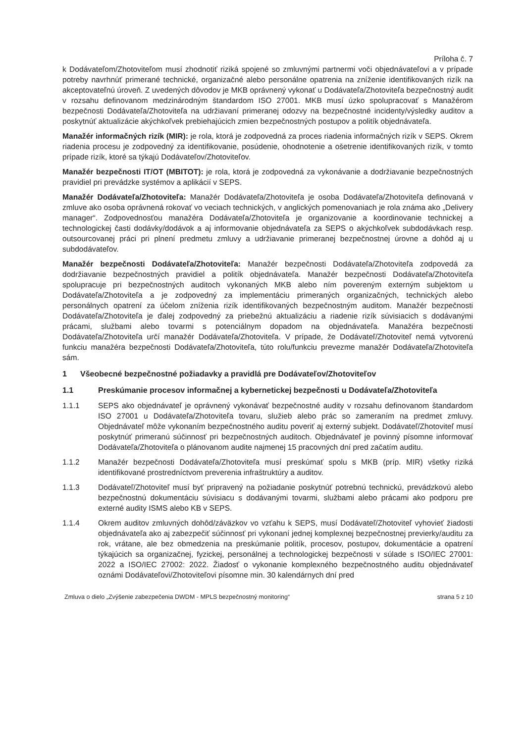Príloha č. 7
k Dodávateľom/Zhotoviteľom musí zhodnotiť riziká spojené so zmluvnými partnermi voči objednávateľovi a v prípade potreby navrhnúť primerané technické, organizačné alebo personálne opatrenia na zníženie identifikovaných rizík na akceptovateľnú úroveň. Z uvedených dôvodov je MKB oprávnený vykonať u Dodávateľa/Zhotoviteľa bezpečnostný audit v rozsahu definovanom medzinárodným štandardom ISO 27001. MKB musí úzko spolupracovať s Manažérom bezpečnosti Dodávateľa/Zhotoviteľa na udržiavaní primeranej odozvy na bezpečnostné incidenty/výsledky auditov a poskytnúť aktualizácie akýchkoľvek prebiehajúcich zmien bezpečnostných postupov a politík objednávateľa.
Manažér informačných rizík (MIR): je rola, ktorá je zodpovedná za proces riadenia informačných rizík v SEPS. Okrem riadenia procesu je zodpovedný za identifikovanie, posúdenie, ohodnotenie a ošetrenie identifikovaných rizík, v tomto prípade rizík, ktoré sa týkajú Dodávateľov/Zhotoviteľov.
Manažér bezpečnosti IT/OT (MBITOT): je rola, ktorá je zodpovedná za vykonávanie a dodržiavanie bezpečnostných pravidiel pri prevádzke systémov a aplikácií v SEPS.
Manažér Dodávateľa/Zhotoviteľa: Manažér Dodávateľa/Zhotoviteľa je osoba Dodávateľa/Zhotoviteľa definovaná v zmluve ako osoba oprávnená rokovať vo veciach technických, v anglických pomenovaniach je rola známa ako „Delivery manager“. Zodpovednosťou manažéra Dodávateľa/Zhotoviteľa je organizovanie a koordinovanie technickej a technologickej časti dodávky/dodávok a aj informovanie objednávateľa za SEPS o akýchkoľvek subdodávkach resp. outsourcovanej práci pri plnení predmetu zmluvy a udržiavanie primeranej bezpečnostnej úrovne a dohôd aj u subdodávateľov.
Manažér bezpečnosti Dodávateľa/Zhotoviteľa: Manažér bezpečnosti Dodávateľa/Zhotoviteľa zodpovedá za dodržiavanie bezpečnostných pravidiel a politík objednávateľa. Manažér bezpečnosti Dodávateľa/Zhotoviteľa spolupracuje pri bezpečnostných auditoch vykonaných MKB alebo ním povereným externým subjektom u Dodávateľa/Zhotoviteľa a je zodpovedný za implementáciu primeraných organizačných, technických alebo personálnych opatrení za účelom zníženia rizík identifikovaných bezpečnostným auditom. Manažér bezpečnosti Dodávateľa/Zhotoviteľa je ďalej zodpovedný za priebežnú aktualizáciu a riadenie rizík súvisiacich s dodávanými prácami, službami alebo tovarmi s potenciálnym dopadom na objednávateľa. Manažéra bezpečnosti Dodávateľa/Zhotoviteľa určí manažér Dodávateľa/Zhotoviteľa. V prípade, že Dodávateľ/Zhotoviteľ nemá vytvorenú funkciu manažéra bezpečnosti Dodávateľa/Zhotoviteľa, túto rolu/funkciu prevezme manažér Dodávateľa/Zhotoviteľa sám.
1 Všeobecné bezpečnostné požiadavky a pravidlá pre Dodávateľov/Zhotoviteľov
1.1 Preskúmanie procesov informačnej a kybernetickej bezpečnosti u Dodávateľa/Zhotoviteľa
1.1.1 SEPS ako objednávateľ je oprávnený vykonávať bezpečnostné audity v rozsahu definovanom štandardom ISO 27001 u Dodávateľa/Zhotoviteľa tovaru, služieb alebo prác so zameraním na predmet zmluvy. Objednávateľ môže vykonaním bezpečnostného auditu poveriť aj externý subjekt. Dodávateľ/Zhotoviteľ musí poskytnúť primeranú súčinnosť pri bezpečnostných auditoch. Objednávateľ je povinný písomne informovať Dodávateľa/Zhotoviteľa o plánovanom audite najmenej 15 pracovných dní pred začatím auditu.
1.1.2 Manažér bezpečnosti Dodávateľa/Zhotoviteľa musí preskúmať spolu s MKB (príp. MIR) všetky riziká identifikované prostredníctvom preverenia infraštruktúry a auditov.
1.1.3 Dodávateľ/Zhotoviteľ musí byť pripravený na požiadanie poskytnúť potrebnú technickú, prevádzkovú alebo bezpečnostnú dokumentáciu súvisiacu s dodávanými tovarmi, službami alebo prácami ako podporu pre externé audity ISMS alebo KB v SEPS.
1.1.4 Okrem auditov zmluvných dohôd/záväzkov vo vzťahu k SEPS, musí Dodávateľ/Zhotoviteľ vyhovieť žiadosti objednávateľa ako aj zabezpečiť súčinnosť pri vykonaní jednej komplexnej bezpečnostnej previerky/auditu za rok, vrátane, ale bez obmedzenia na preskúmanie politík, procesov, postupov, dokumentácie a opatrení týkajúcich sa organizačnej, fyzickej, personálnej a technologickej bezpečnosti v súlade s ISO/IEC 27001: 2022 a ISO/IEC 27002: 2022. Žiadosť o vykonanie komplexného bezpečnostného auditu objednávateľ oznámi Dodávateľovi/Zhotoviteľovi písomne min. 30 kalendárnych dní pred
Zmluva o dielo „Zvýšenie zabezpečenia DWDM - MPLS bezpečnostný monitoring“ strana 5 z 10